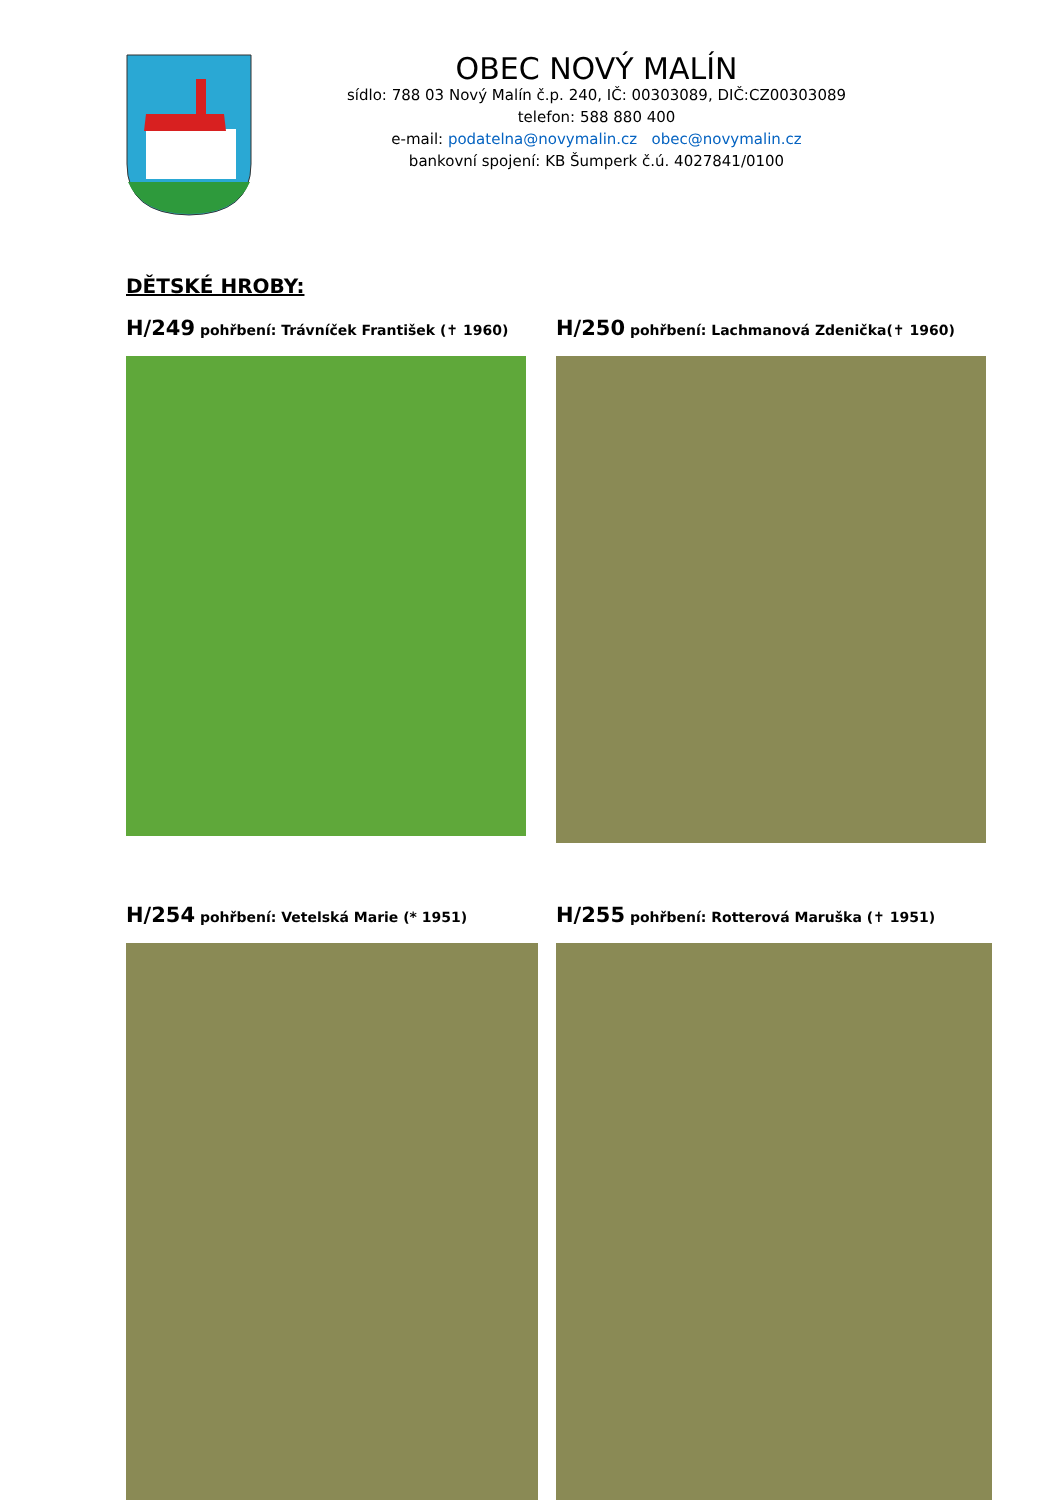OBEC NOVÝ MALÍN
sídlo: 788 03 Nový Malín č.p. 240, IČ: 00303089, DIČ:CZ00303089
telefon: 588 880 400
e-mail: podatelna@novymalin.cz obec@novymalin.cz
bankovní spojení: KB Šumperk č.ú. 4027841/0100
DĚTSKÉ HROBY:
H/249 pohřbení: Trávníček František (✝ 1960)
H/250 pohřbení: Lachmanová Zdenička(✝ 1960)
H/254 pohřbení: Vetelská Marie (* 1951)
H/255 pohřbení: Rotterová Maruška (✝ 1951)